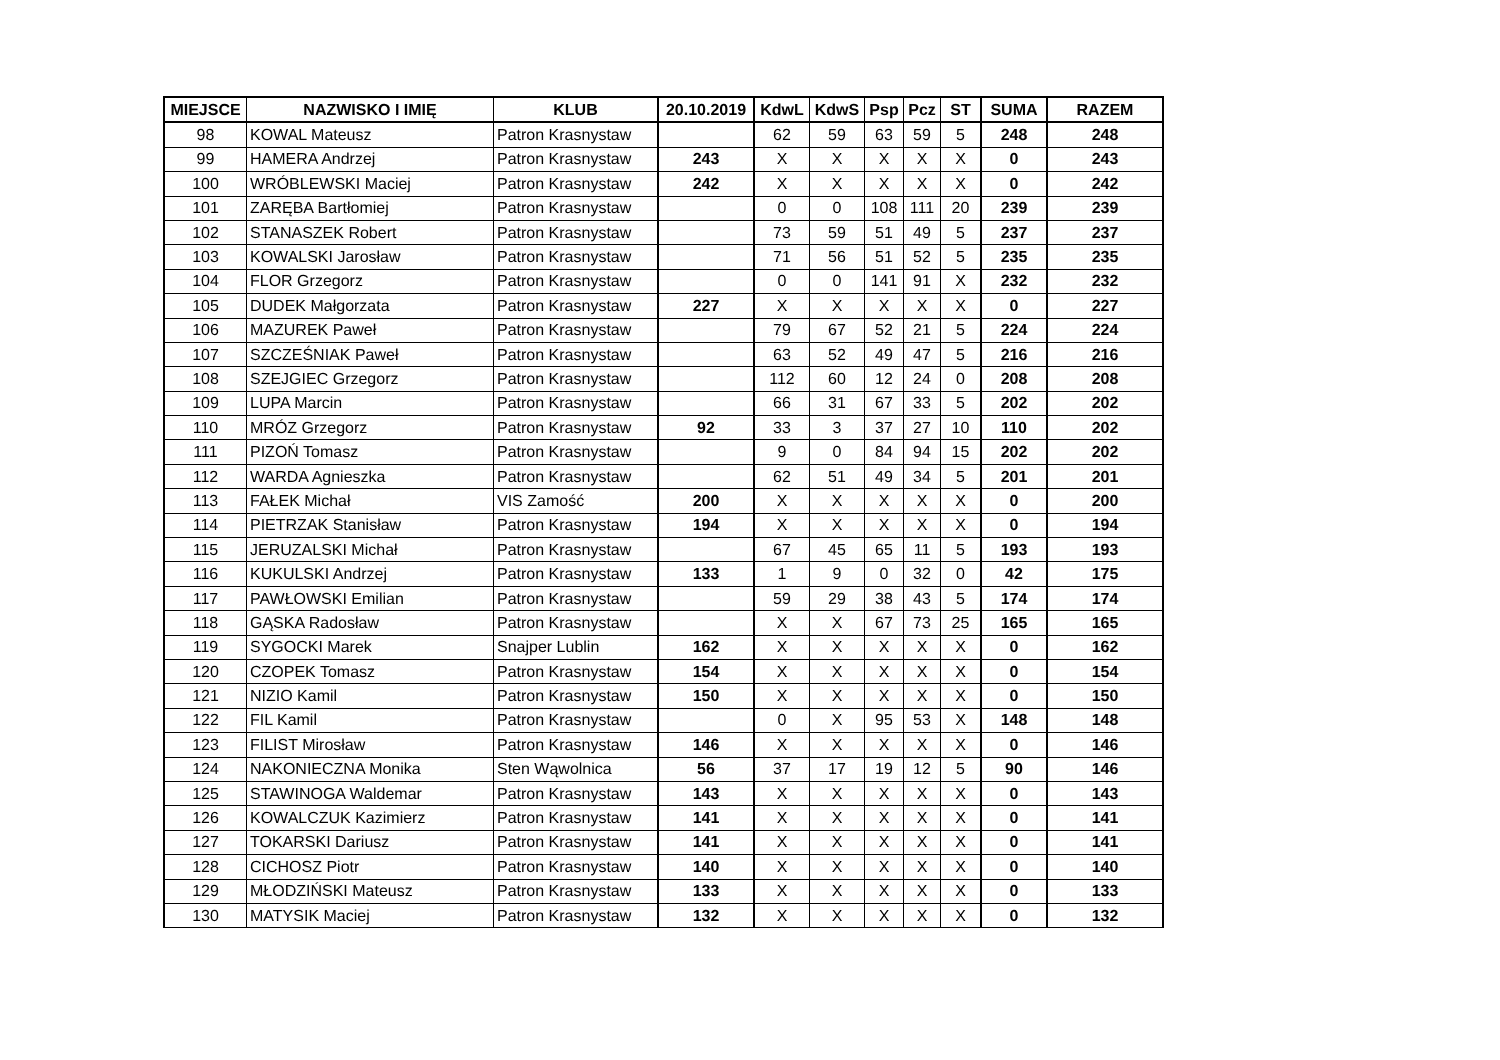| MIEJSCE | NAZWISKO I IMIĘ | KLUB | 20.10.2019 | KdwL | KdwS | Psp | Pcz | ST | SUMA | RAZEM |
| --- | --- | --- | --- | --- | --- | --- | --- | --- | --- | --- |
| 98 | KOWAL Mateusz | Patron Krasnystaw | | 62 | 59 | 63 | 59 | 5 | 248 | 248 |
| 99 | HAMERA Andrzej | Patron Krasnystaw | 243 | X | X | X | X | X | 0 | 243 |
| 100 | WRÓBLEWSKI Maciej | Patron Krasnystaw | 242 | X | X | X | X | X | 0 | 242 |
| 101 | ZARĘBA Bartłomiej | Patron Krasnystaw | | 0 | 0 | 108 | 111 | 20 | 239 | 239 |
| 102 | STANASZEK Robert | Patron Krasnystaw | | 73 | 59 | 51 | 49 | 5 | 237 | 237 |
| 103 | KOWALSKI Jarosław | Patron Krasnystaw | | 71 | 56 | 51 | 52 | 5 | 235 | 235 |
| 104 | FLOR Grzegorz | Patron Krasnystaw | | 0 | 0 | 141 | 91 | X | 232 | 232 |
| 105 | DUDEK Małgorzata | Patron Krasnystaw | 227 | X | X | X | X | X | 0 | 227 |
| 106 | MAZUREK Paweł | Patron Krasnystaw | | 79 | 67 | 52 | 21 | 5 | 224 | 224 |
| 107 | SZCZEŚNIAK Paweł | Patron Krasnystaw | | 63 | 52 | 49 | 47 | 5 | 216 | 216 |
| 108 | SZEJGIEC Grzegorz | Patron Krasnystaw | | 112 | 60 | 12 | 24 | 0 | 208 | 208 |
| 109 | LUPA Marcin | Patron Krasnystaw | | 66 | 31 | 67 | 33 | 5 | 202 | 202 |
| 110 | MRÓZ Grzegorz | Patron Krasnystaw | 92 | 33 | 3 | 37 | 27 | 10 | 110 | 202 |
| 111 | PIZOŃ Tomasz | Patron Krasnystaw | | 9 | 0 | 84 | 94 | 15 | 202 | 202 |
| 112 | WARDA Agnieszka | Patron Krasnystaw | | 62 | 51 | 49 | 34 | 5 | 201 | 201 |
| 113 | FAŁEK Michał | VIS Zamość | 200 | X | X | X | X | X | 0 | 200 |
| 114 | PIETRZAK Stanisław | Patron Krasnystaw | 194 | X | X | X | X | X | 0 | 194 |
| 115 | JERUZALSKI Michał | Patron Krasnystaw | | 67 | 45 | 65 | 11 | 5 | 193 | 193 |
| 116 | KUKULSKI Andrzej | Patron Krasnystaw | 133 | 1 | 9 | 0 | 32 | 0 | 42 | 175 |
| 117 | PAWŁOWSKI Emilian | Patron Krasnystaw | | 59 | 29 | 38 | 43 | 5 | 174 | 174 |
| 118 | GĄSKA Radosław | Patron Krasnystaw | | X | X | 67 | 73 | 25 | 165 | 165 |
| 119 | SYGOCKI Marek | Snajper Lublin | 162 | X | X | X | X | X | 0 | 162 |
| 120 | CZOPEK Tomasz | Patron Krasnystaw | 154 | X | X | X | X | X | 0 | 154 |
| 121 | NIZIO Kamil | Patron Krasnystaw | 150 | X | X | X | X | X | 0 | 150 |
| 122 | FIL Kamil | Patron Krasnystaw | | 0 | X | 95 | 53 | X | 148 | 148 |
| 123 | FILIST Mirosław | Patron Krasnystaw | 146 | X | X | X | X | X | 0 | 146 |
| 124 | NAKONIECZNA Monika | Sten Wąwolnica | 56 | 37 | 17 | 19 | 12 | 5 | 90 | 146 |
| 125 | STAWINOGA Waldemar | Patron Krasnystaw | 143 | X | X | X | X | X | 0 | 143 |
| 126 | KOWALCZUK Kazimierz | Patron Krasnystaw | 141 | X | X | X | X | X | 0 | 141 |
| 127 | TOKARSKI Dariusz | Patron Krasnystaw | 141 | X | X | X | X | X | 0 | 141 |
| 128 | CICHOSZ Piotr | Patron Krasnystaw | 140 | X | X | X | X | X | 0 | 140 |
| 129 | MŁODZIŃSKI Mateusz | Patron Krasnystaw | 133 | X | X | X | X | X | 0 | 133 |
| 130 | MATYSIK Maciej | Patron Krasnystaw | 132 | X | X | X | X | X | 0 | 132 |